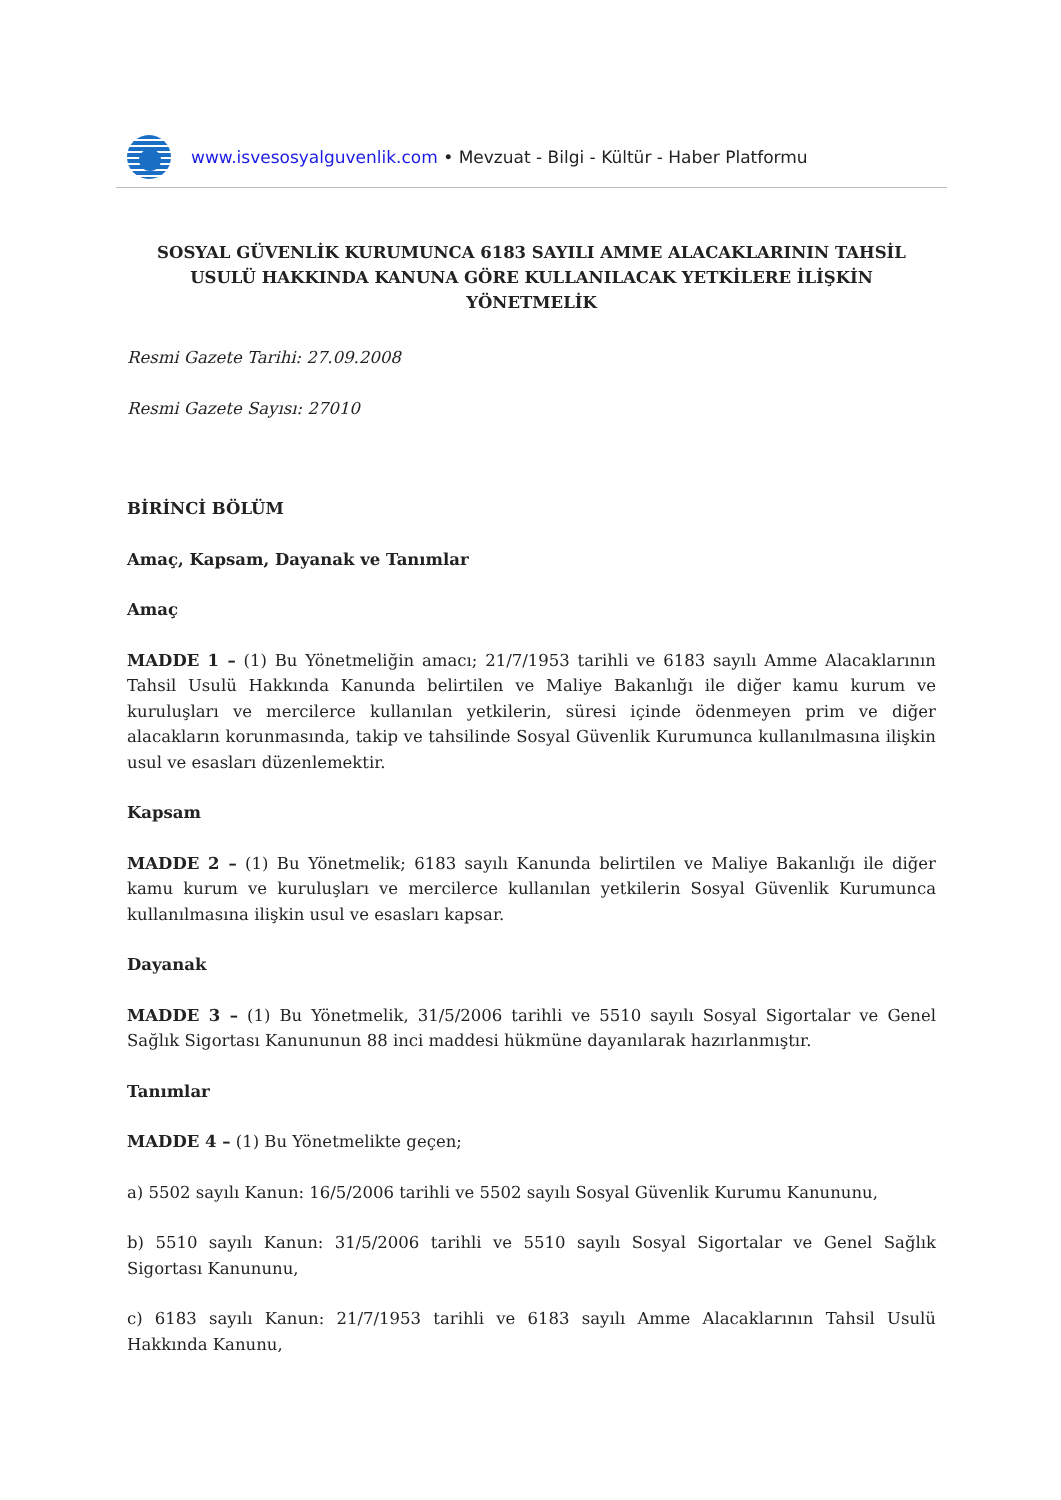www.isvesosyalguvenlik.com • Mevzuat - Bilgi - Kültür - Haber Platformu
SOSYAL GÜVENLİK KURUMUNCA 6183 SAYILI AMME ALACAKLARININ TAHSİL USULÜ HAKKINDA KANUNA GÖRE KULLANILACAK YETKİLERE İLİŞKİN YÖNETMELİK
Resmi Gazete Tarihi: 27.09.2008
Resmi Gazete Sayısı: 27010
BİRİNCİ BÖLÜM
Amaç, Kapsam, Dayanak ve Tanımlar
Amaç
MADDE 1 – (1) Bu Yönetmeliğin amacı; 21/7/1953 tarihli ve 6183 sayılı Amme Alacaklarının Tahsil Usulü Hakkında Kanunda belirtilen ve Maliye Bakanlığı ile diğer kamu kurum ve kuruluşları ve mercilerce kullanılan yetkilerin, süresi içinde ödenmeyen prim ve diğer alacakların korunmasında, takip ve tahsilinde Sosyal Güvenlik Kurumunca kullanılmasına ilişkin usul ve esasları düzenlemektir.
Kapsam
MADDE 2 – (1) Bu Yönetmelik; 6183 sayılı Kanunda belirtilen ve Maliye Bakanlığı ile diğer kamu kurum ve kuruluşları ve mercilerce kullanılan yetkilerin Sosyal Güvenlik Kurumunca kullanılmasına ilişkin usul ve esasları kapsar.
Dayanak
MADDE 3 – (1) Bu Yönetmelik, 31/5/2006 tarihli ve 5510 sayılı Sosyal Sigortalar ve Genel Sağlık Sigortası Kanununun 88 inci maddesi hükmüne dayanılarak hazırlanmıştır.
Tanımlar
MADDE 4 – (1) Bu Yönetmelikte geçen;
a) 5502 sayılı Kanun: 16/5/2006 tarihli ve 5502 sayılı Sosyal Güvenlik Kurumu Kanununu,
b) 5510 sayılı Kanun: 31/5/2006 tarihli ve 5510 sayılı Sosyal Sigortalar ve Genel Sağlık Sigortası Kanununu,
c) 6183 sayılı Kanun: 21/7/1953 tarihli ve 6183 sayılı Amme Alacaklarının Tahsil Usulü Hakkında Kanunu,